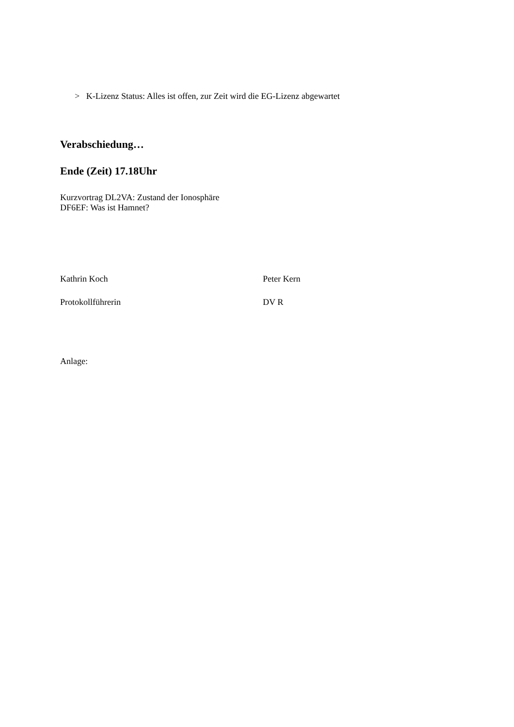> K-Lizenz Status: Alles ist offen, zur Zeit wird die EG-Lizenz abgewartet
Verabschiedung…
Ende (Zeit) 17.18Uhr
Kurzvortrag DL2VA: Zustand der Ionosphäre
DF6EF: Was ist Hamnet?
Kathrin Koch Peter Kern
Protokollführerin DV R
Anlage: